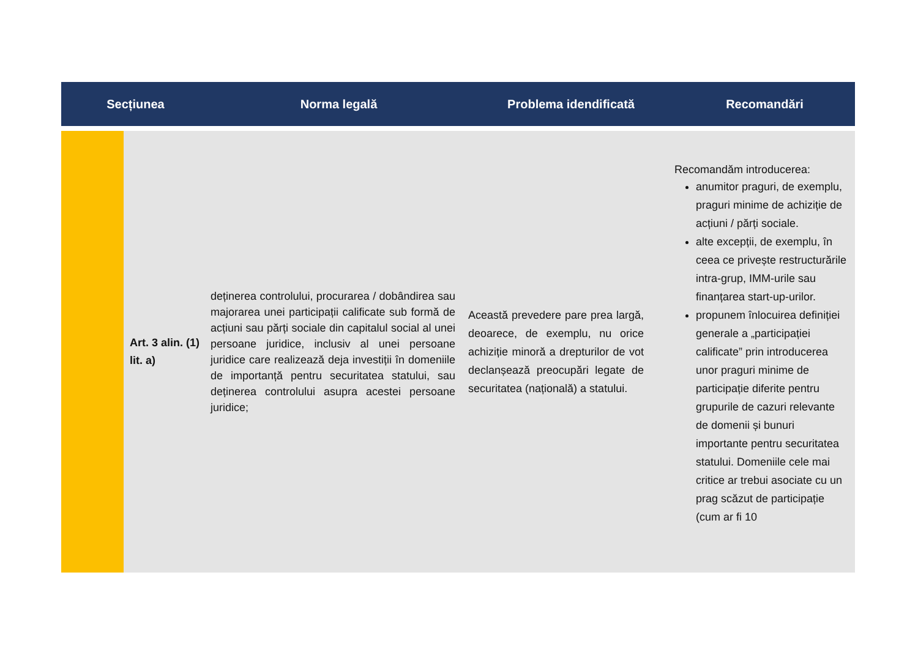| Secțiunea | | Norma legală | Problema idendificată | Recomandări |
| --- | --- | --- | --- | --- |
| | Art. 3 alin. (1) lit. a) | deținerea controlului, procurarea / dobândirea sau majorarea unei participații calificate sub formă de acțiuni sau părți sociale din capitalul social al unei persoane juridice, inclusiv al unei persoane juridice care realizează deja investiții în domeniile de importanță pentru securitatea statului, sau deținerea controlului asupra acestei persoane juridice; | Această prevedere pare prea largă, deoarece, de exemplu, nu orice achiziție minoră a drepturilor de vot declanșează preocupări legate de securitatea (națională) a statului. | Recomandăm introducerea: anumitor praguri, de exemplu, praguri minime de achiziție de acțiuni / părți sociale. alte excepții, de exemplu, în ceea ce privește restructurările intra-grup, IMM-urile sau finanțarea start-up-urilor. propunem înlocuirea definiției generale a „participației calificate” prin introducerea unor praguri minime de participație diferite pentru grupurile de cazuri relevante de domenii și bunuri importante pentru securitatea statului. Domeniile cele mai critice ar trebui asociate cu un prag scăzut de participație (cum ar fi 10 |